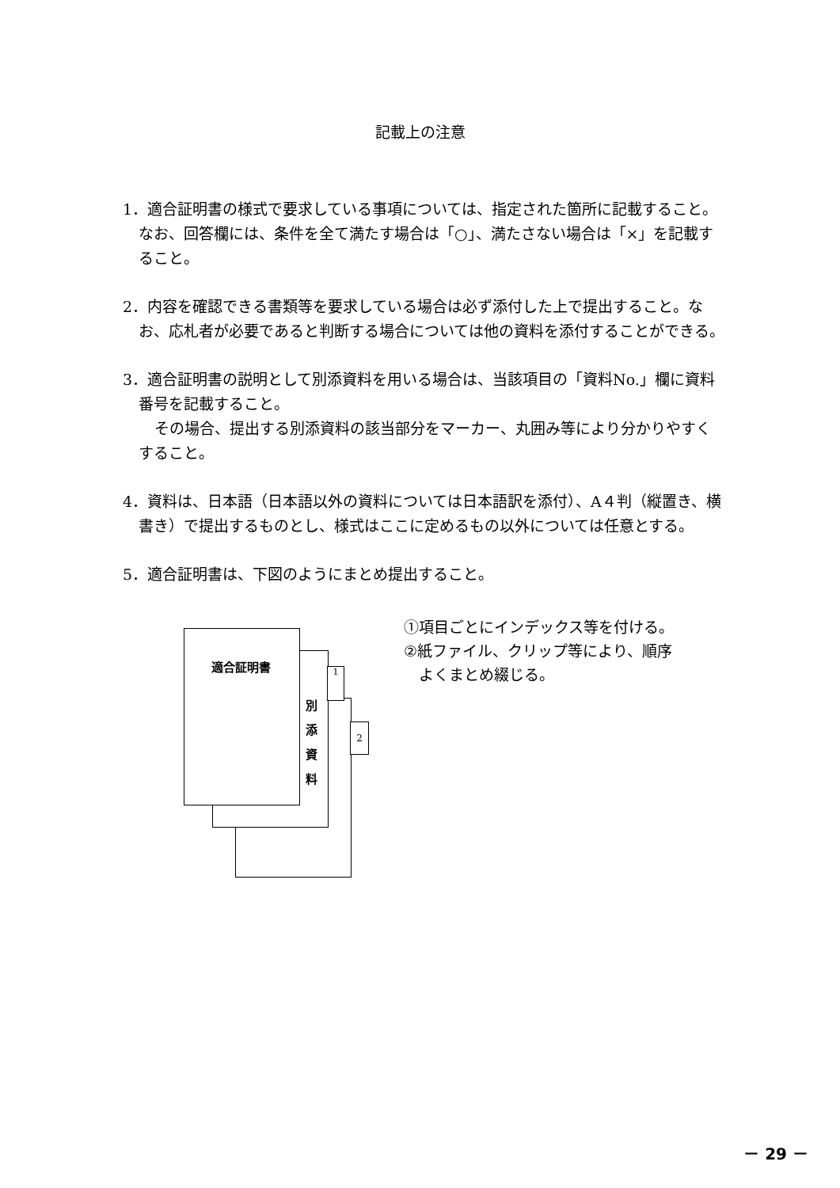記載上の注意
1．適合証明書の様式で要求している事項については、指定された箇所に記載すること。なお、回答欄には、条件を全て満たす場合は「○」、満たさない場合は「×」を記載すること。
2．内容を確認できる書類等を要求している場合は必ず添付した上で提出すること。なお、応札者が必要であると判断する場合については他の資料を添付することができる。
3．適合証明書の説明として別添資料を用いる場合は、当該項目の「資料No.」欄に資料番号を記載すること。
その場合、提出する別添資料の該当部分をマーカー、丸囲み等により分かりやすくすること。
4．資料は、日本語（日本語以外の資料については日本語訳を添付）、A４判（縦置き、横書き）で提出するものとし、様式はここに定めるもの以外については任意とする。
5．適合証明書は、下図のようにまとめ提出すること。
1
2
適合証明書
別
添
資
料
①項目ごとにインデックス等を付ける。
②紙ファイル、クリップ等により、順序
　よくまとめ綴じる。
－ 29 －